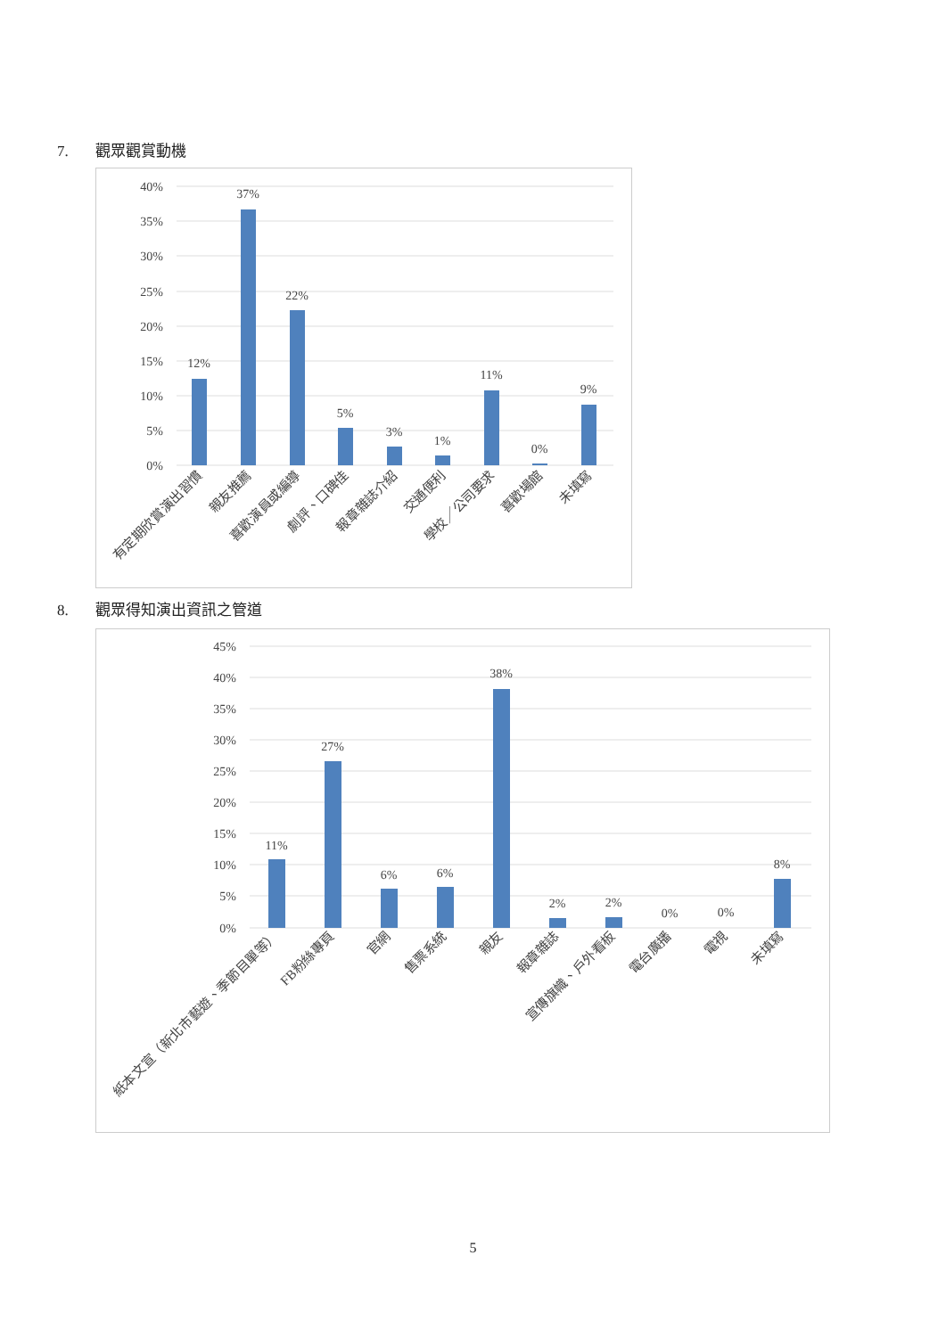7. 觀眾觀賞動機
40%
35%
30%
25%
20%
15%
10%
5%
0%
12%
37%
22%
5%
3%
1%
11%
0%
9%
有定期欣賞演出習慣
親友推薦
喜歡演員或編導
劇評、口碑佳
報章雜誌介紹
交通便利
學校／公司要求
喜歡場館
未填寫
8. 觀眾得知演出資訊之管道
45%
40%
35%
30%
25%
20%
15%
10%
5%
0%
11%
27%
6%
6%
38%
2%
2%
0%
0%
8%
紙本文宣（新北市藝遊、季節目單等）
FB粉絲專頁
官網
售票系統
親友
報章雜誌
宣傳旗幟、戶外看板
電台廣播
電視
未填寫
5